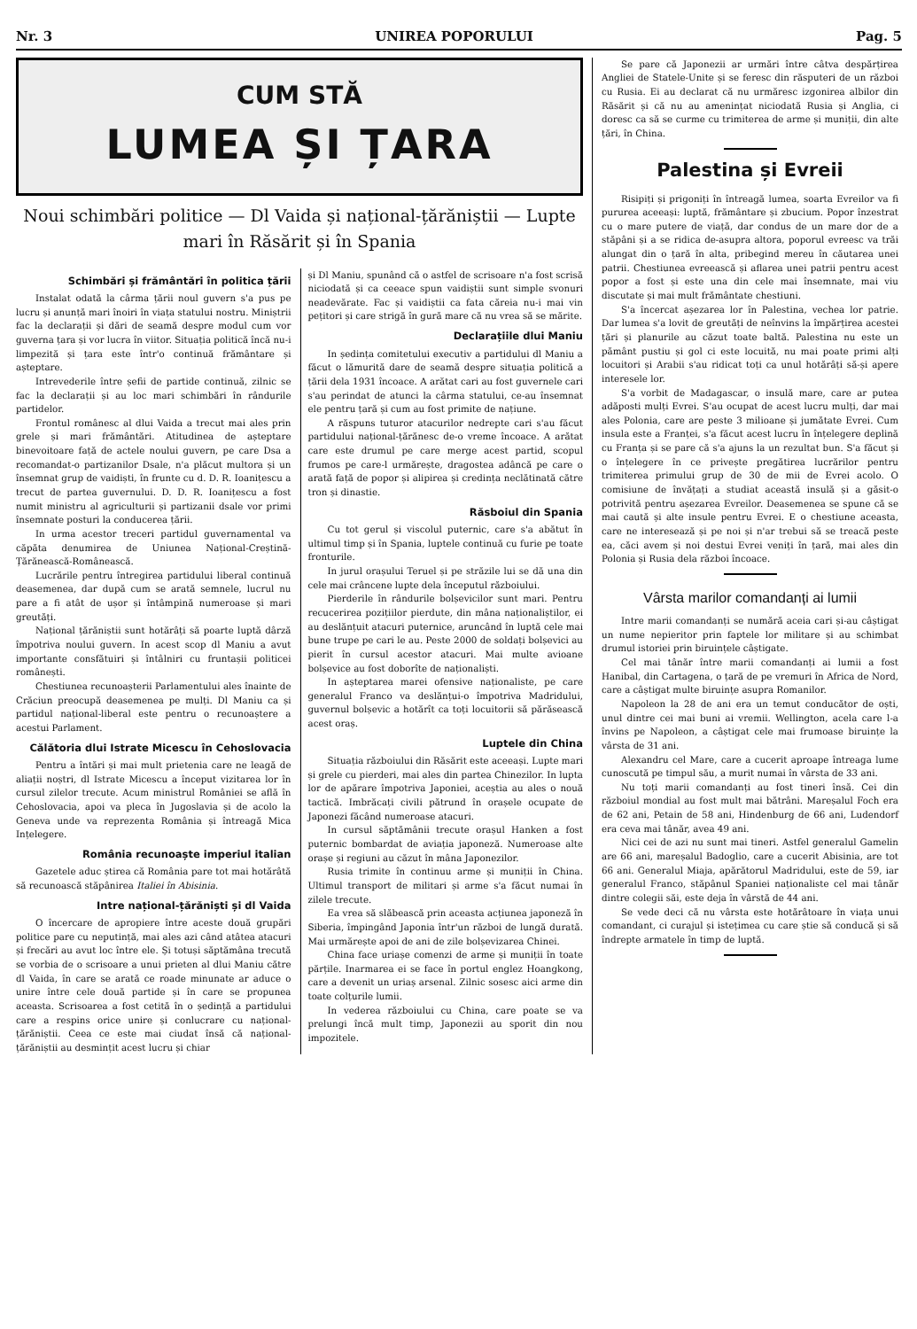Nr. 3 UNIREA POPORULUI Pag. 5
CUM STĂ
LUMEA ȘI ȚARA
Noui schimbări politice — Dl Vaida și național-țărăniștii — Lupte mari în Răsărit și în Spania
Schimbări și frământări în politica țării
Instalat odată la cârma țării noul guvern s'a pus pe lucru și anunță mari înoiri în viața statului nostru. Miniștrii fac la declarații și dări de seamă despre modul cum vor guverna țara și vor lucra în viitor. Situația politică încă nu-i limpezită și țara este într'o continuă frământare și așteptare.
Intrevederile între șefii de partide continuă, zilnic se fac la declarații și au loc mari schimbări în rândurile partidelor.
Frontul românesc al dlui Vaida a trecut mai ales prin grele și mari frământări. Atitudinea de așteptare binevoitoare față de actele noului guvern, pe care Dsa a recomandat-o partizanilor Dsale, n'a plăcut multora și un însemnat grup de vaidiști, în frunte cu d. D. R. Ioanițescu a trecut de partea guvernului. D. D. R. Ioanițescu a fost numit ministru al agriculturii și partizanii dsale vor primi însemnate posturi la conducerea țării.
In urma acestor treceri partidul guvernamental va căpăta denumirea de Uniunea Național-Creștină-Țărănească-Românească.
Lucrările pentru întregirea partidului liberal continuă deasemenea, dar după cum se arată semnele, lucrul nu pare a fi atât de ușor și întâmpină numeroase și mari greutăți.
Național țărăniștii sunt hotărâți să poarte luptă dârză împotriva noului guvern. In acest scop dl Maniu a avut importante consfătuiri și întâlniri cu fruntașii politicei românești.
Chestiunea recunoașterii Parlamentului ales înainte de Crăciun preocupă deasemenea pe mulți. Dl Maniu ca și partidul național-liberal este pentru o recunoaștere a acestui Parlament.
Călătoria dlui Istrate Micescu în Cehoslovacia
Pentru a întări și mai mult prietenia care ne leagă de aliații noștri, dl Istrate Micescu a început vizitarea lor în cursul zilelor trecute. Acum ministrul României se află în Cehoslovacia, apoi va pleca în Jugoslavia și de acolo la Geneva unde va reprezenta România și întreagă Mica Ințelegere.
România recunoaște imperiul italian
Gazetele aduc știrea că România pare tot mai hotărâtă să recunoască stăpânirea Italiei în Abisinia.
Intre național-țărăniști și dl Vaida
O încercare de apropiere între aceste două grupări politice pare cu neputință, mai ales azi când atâtea atacuri și frecări au avut loc între ele. Și totuși săptămâna trecută se vorbia de o scrisoare a unui prieten al dlui Maniu către dl Vaida, în care se arată ce roade minunate ar aduce o unire între cele două partide și în care se propunea aceasta. Scrisoarea a fost cetită în o ședință a partidului care a respins orice unire și conlucrare cu național-țărăniștii. Ceea ce este mai ciudat însă că național-țărăniștii au desmințit acest lucru și chiar
și Dl Maniu, spunând că o astfel de scrisoare n'a fost scrisă niciodată și ca ceeace spun vaidiștii sunt simple svonuri neadevărate. Fac și vaidiștii ca fata căreia nu-i mai vin pețitori și care strigă în gură mare că nu vrea să se mărite.
Declarațiile dlui Maniu
In ședința comitetului executiv a partidului dl Maniu a făcut o lămurită dare de seamă despre situația politică a țării dela 1931 încoace. A arătat cari au fost guvernele cari s'au perindat de atunci la cârma statului, ce-au însemnat ele pentru țară și cum au fost primite de națiune.
A răspuns tuturor atacurilor nedrepte cari s'au făcut partidului național-țărănesc de-o vreme încoace. A arătat care este drumul pe care merge acest partid, scopul frumos pe care-l urmărește, dragostea adâncă pe care o arată față de popor și alipirea și credința neclătinată către tron și dinastie.
Răsboiul din Spania
Cu tot gerul și viscolul puternic, care s'a abătut în ultimul timp și în Spania, luptele continuă cu furie pe toate fronturile.
In jurul orașului Teruel și pe străzile lui se dă una din cele mai crâncene lupte dela începutul războiului.
Pierderile în rândurile bolșevicilor sunt mari. Pentru recucerirea pozițiilor pierdute, din mâna naționaliștilor, ei au deslănțuit atacuri puternice, aruncând în luptă cele mai bune trupe pe cari le au. Peste 2000 de soldați bolșevici au pierit în cursul acestor atacuri. Mai multe avioane bolșevice au fost doborîte de naționaliști.
In așteptarea marei ofensive naționaliste, pe care generalul Franco va deslănțui-o împotriva Madridului, guvernul bolșevic a hotărît ca toți locuitorii să părăsească acest oraș.
Luptele din China
Situația războiului din Răsărit este aceeași. Lupte mari și grele cu pierderi, mai ales din partea Chinezilor. In lupta lor de apărare împotriva Japoniei, aceștia au ales o nouă tactică. Imbrăcați civili pătrund în orașele ocupate de Japonezi făcând numeroase atacuri.
In cursul săptămânii trecute orașul Hanken a fost puternic bombardat de aviația japoneză. Numeroase alte orașe și regiuni au căzut în mâna Japonezilor.
Rusia trimite în continuu arme și muniții în China. Ultimul transport de militari și arme s'a făcut numai în zilele trecute.
Ea vrea să slăbească prin aceasta acțiunea japoneză în Siberia, împingând Japonia într'un război de lungă durată. Mai urmărește apoi de ani de zile bolșevizarea Chinei.
China face uriașe comenzi de arme și muniții în toate părțile. Inarmarea ei se face în portul englez Hoangkong, care a devenit un uriaș arsenal. Zilnic sosesc aici arme din toate colțurile lumii.
In vederea războiului cu China, care poate se va prelungi încă mult timp, Japonezii au sporit din nou impozitele.
Se pare că Japonezii ar urmări între câtva despărțirea Angliei de Statele-Unite și se feresc din răsputeri de un război cu Rusia. Ei au declarat că nu urmăresc izgonirea albilor din Răsărit și că nu au amenințat niciodată Rusia și Anglia, ci doresc ca să se curme cu trimiterea de arme și muniții, din alte țări, în China.
Palestina și Evreii
Risipiți și prigoniți în întreagă lumea, soarta Evreilor va fi pururea aceeași: luptă, frământare și zbucium. Popor înzestrat cu o mare putere de viață, dar condus de un mare dor de a stăpâni și a se ridica de-asupra altora, poporul evreesc va trăi alungat din o țară în alta, pribegind mereu în căutarea unei patrii. Chestiunea evreească și aflarea unei patrii pentru acest popor a fost și este una din cele mai însemnate, mai viu discutate și mai mult frământate chestiuni.
S'a încercat așezarea lor în Palestina, vechea lor patrie. Dar lumea s'a lovit de greutăți de neînvins la împărțirea acestei țări și planurile au căzut toate baltă. Palestina nu este un pământ pustiu și gol ci este locuită, nu mai poate primi alți locuitori și Arabii s'au ridicat toți ca unul hotărâți să-și apere interesele lor.
S'a vorbit de Madagascar, o insulă mare, care ar putea adăposti mulți Evrei. S'au ocupat de acest lucru mulți, dar mai ales Polonia, care are peste 3 milioane și jumătate Evrei. Cum insula este a Franței, s'a făcut acest lucru în înțelegere deplină cu Franța și se pare că s'a ajuns la un rezultat bun. S'a făcut și o înțelegere în ce privește pregătirea lucrărilor pentru trimiterea primului grup de 30 de mii de Evrei acolo. O comisiune de învățați a studiat această insulă și a găsit-o potrivită pentru așezarea Evreilor. Deasemenea se spune că se mai caută și alte insule pentru Evrei. E o chestiune aceasta, care ne interesează și pe noi și n'ar trebui să se treacă peste ea, căci avem și noi destui Evrei veniți în țară, mai ales din Polonia și Rusia dela război încoace.
Vârsta marilor comandanți ai lumii
Intre marii comandanți se numără aceia cari și-au câștigat un nume nepieritor prin faptele lor militare și au schimbat drumul istoriei prin biruințele câștigate.
Cel mai tânăr între marii comandanți ai lumii a fost Hanibal, din Cartagena, o țară de pe vremuri în Africa de Nord, care a câștigat multe biruințe asupra Romanilor.
Napoleon la 28 de ani era un temut conducător de oști, unul dintre cei mai buni ai vremii. Wellington, acela care l-a învins pe Napoleon, a câștigat cele mai frumoase biruințe la vârsta de 31 ani.
Alexandru cel Mare, care a cucerit aproape întreaga lume cunoscută pe timpul său, a murit numai în vârsta de 33 ani.
Nu toți marii comandanți au fost tineri însă. Cei din războiul mondial au fost mult mai bătrâni. Mareșalul Foch era de 62 ani, Petain de 58 ani, Hindenburg de 66 ani, Ludendorf era ceva mai tânăr, avea 49 ani.
Nici cei de azi nu sunt mai tineri. Astfel generalul Gamelin are 66 ani, mareșalul Badoglio, care a cucerit Abisinia, are tot 66 ani. Generalul Miaja, apărătorul Madridului, este de 59, iar generalul Franco, stăpânul Spaniei naționaliste cel mai tânăr dintre colegii săi, este deja în vârstă de 44 ani.
Se vede deci că nu vârsta este hotărâtoare în viața unui comandant, ci curajul și istețimea cu care știe să conducă și să îndrepte armatele în timp de luptă.